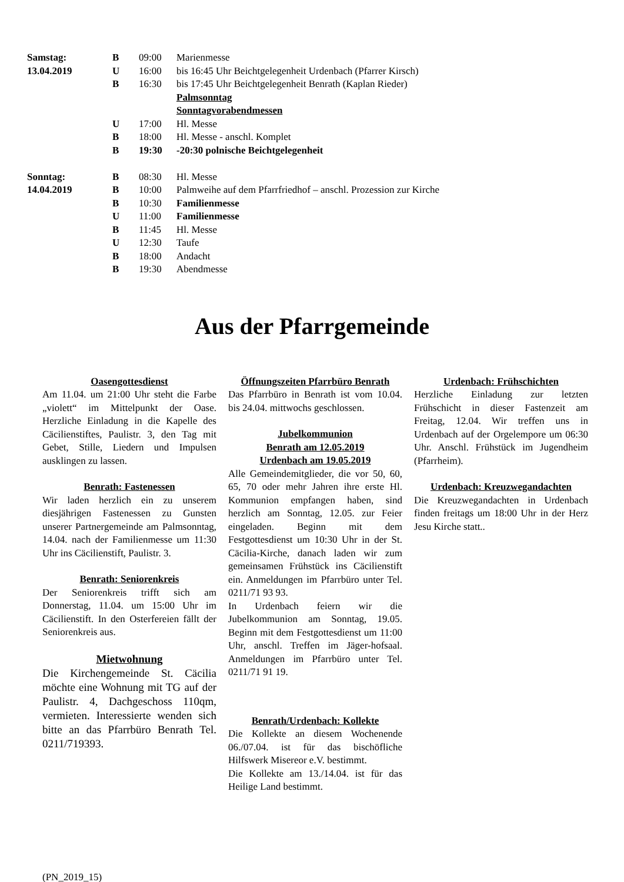| Samstag: | B | 09:00 | Marienmesse |
| 13.04.2019 | U | 16:00 | bis 16:45 Uhr Beichtgelegenheit Urdenbach (Pfarrer Kirsch) |
| | B | 16:30 | bis 17:45 Uhr Beichtgelegenheit Benrath (Kaplan Rieder) |
| | | | Palmsonntag |
| | | | Sonntagvorabendmessen |
| | U | 17:00 | Hl. Messe |
| | B | 18:00 | Hl. Messe - anschl. Komplet |
| | B | 19:30 | -20:30 polnische Beichtgelegenheit |
| Sonntag: | B | 08:30 | Hl. Messe |
| 14.04.2019 | B | 10:00 | Palmweihe auf dem Pfarrfriedhof – anschl. Prozession zur Kirche |
| | B | 10:30 | Familienmesse |
| | U | 11:00 | Familienmesse |
| | B | 11:45 | Hl. Messe |
| | U | 12:30 | Taufe |
| | B | 18:00 | Andacht |
| | B | 19:30 | Abendmesse |
Aus der Pfarrgemeinde
Oasengottesdienst
Am 11.04. um 21:00 Uhr steht die Farbe „violett“ im Mittelpunkt der Oase. Herzliche Einladung in die Kapelle des Cäcilienstiftes, Paulistr. 3, den Tag mit Gebet, Stille, Liedern und Impulsen ausklingen zu lassen.
Benrath: Fastenessen
Wir laden herzlich ein zu unserem diesjährigen Fastenessen zu Gunsten unserer Partnergemeinde am Palmsonntag, 14.04. nach der Familienmesse um 11:30 Uhr ins Cäcilienstift, Paulistr. 3.
Benrath: Seniorenkreis
Der Seniorenkreis trifft sich am Donnerstag, 11.04. um 15:00 Uhr im Cäcilienstift. In den Osterfereien fällt der Seniorenkreis aus.
Mietwohnung
Die Kirchengemeinde St. Cäcilia möchte eine Wohnung mit TG auf der Paulistr. 4, Dachgeschoss 110qm, vermieten. Interessierte wenden sich bitte an das Pfarrbüro Benrath Tel. 0211/719393.
Öffnungszeiten Pfarrbüro Benrath
Das Pfarrbüro in Benrath ist vom 10.04. bis 24.04. mittwochs geschlossen.
Jubelkommunion
Benrath am 12.05.2019
Urdenbach am 19.05.2019
Alle Gemeindemitglieder, die vor 50, 60, 65, 70 oder mehr Jahren ihre erste Hl. Kommunion empfangen haben, sind herzlich am Sonntag, 12.05. zur Feier eingeladen. Beginn mit dem Festgottesdienst um 10:30 Uhr in der St. Cäcilia-Kirche, danach laden wir zum gemeinsamen Frühstück ins Cäcilienstift ein. Anmeldungen im Pfarrbüro unter Tel. 0211/71 93 93.
In Urdenbach feiern wir die Jubelkommunion am Sonntag, 19.05. Beginn mit dem Festgottesdienst um 11:00 Uhr, anschl. Treffen im Jäger-hofsaal. Anmeldungen im Pfarrbüro unter Tel. 0211/71 91 19.
Benrath/Urdenbach: Kollekte
Die Kollekte an diesem Wochenende 06./07.04. ist für das bischöfliche Hilfswerk Misereor e.V. bestimmt.
Die Kollekte am 13./14.04. ist für das Heilige Land bestimmt.
Urdenbach: Frühschichten
Herzliche Einladung zur letzten Frühschicht in dieser Fastenzeit am Freitag, 12.04. Wir treffen uns in Urdenbach auf der Orgelempore um 06:30 Uhr. Anschl. Frühstück im Jugendheim (Pfarrheim).
Urdenbach: Kreuzwegandachten
Die Kreuzwegandachten in Urdenbach finden freitags um 18:00 Uhr in der Herz Jesu Kirche statt..
(PN_2019_15)